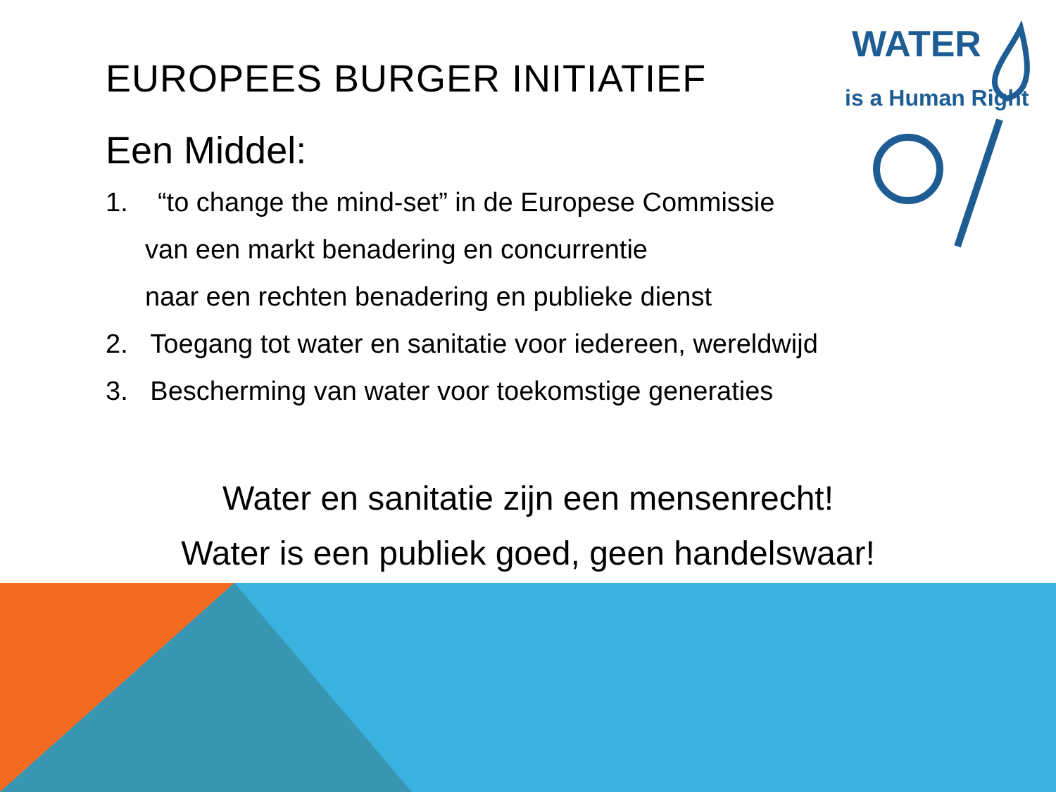WATER
is a Human Right
EUROPEES BURGER INITIATIEF
Een Middel:
1. “to change the mind-set” in de Europese Commissie
van een markt benadering en concurrentie
naar een rechten benadering en publieke dienst
2. Toegang tot water en sanitatie voor iedereen, wereldwijd
3. Bescherming van water voor toekomstige generaties
Water en sanitatie zijn een mensenrecht!
Water is een publiek goed, geen handelswaar!